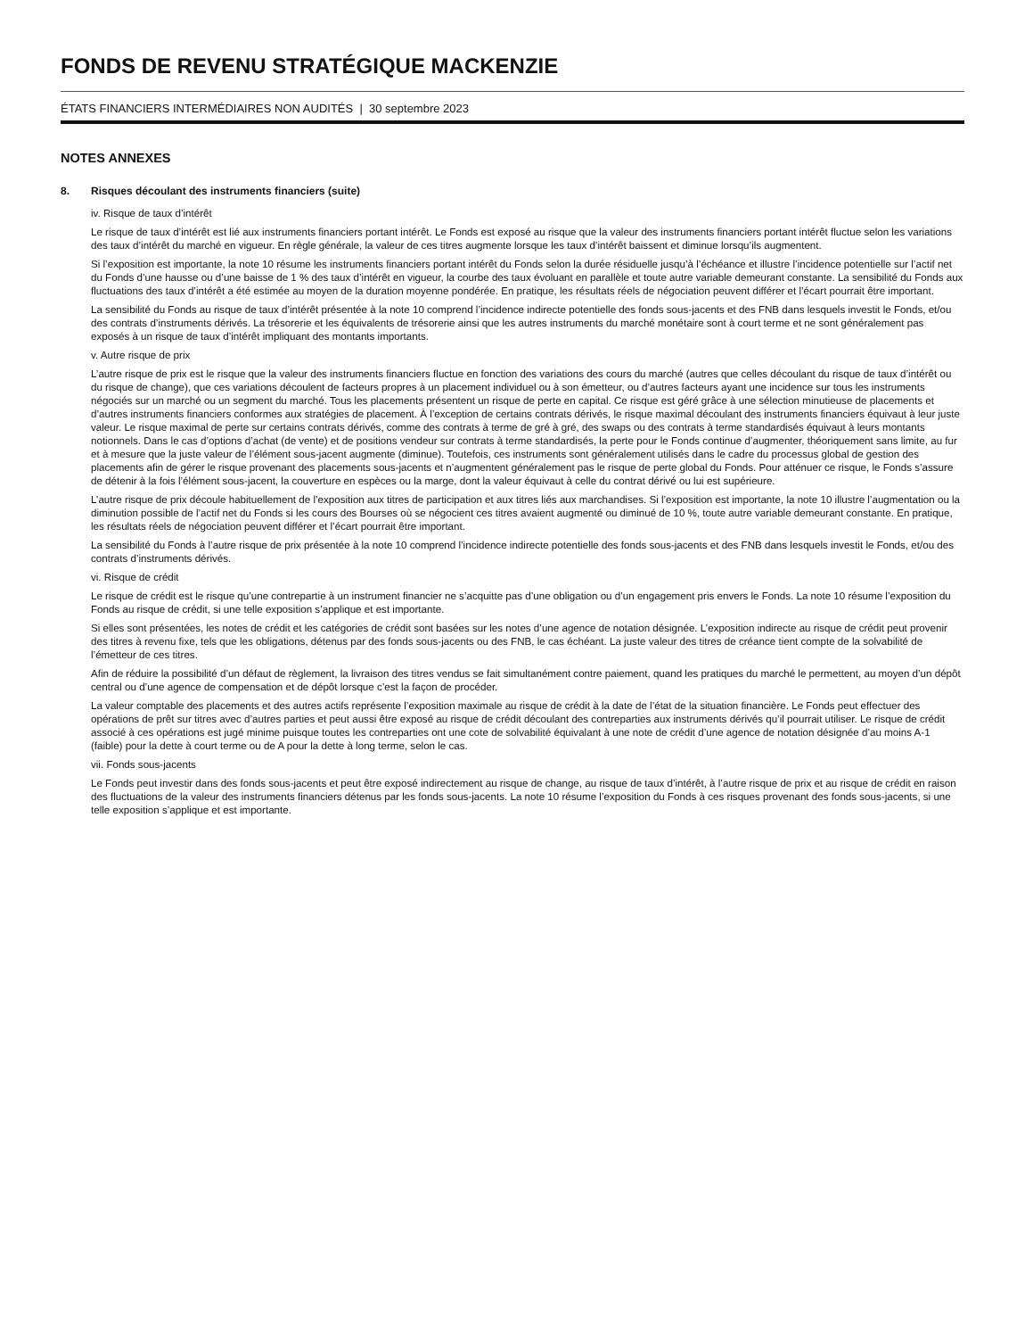FONDS DE REVENU STRATÉGIQUE MACKENZIE
ÉTATS FINANCIERS INTERMÉDIAIRES NON AUDITÉS | 30 septembre 2023
NOTES ANNEXES
8. Risques découlant des instruments financiers (suite)
iv. Risque de taux d’intérêt
Le risque de taux d’intérêt est lié aux instruments financiers portant intérêt. Le Fonds est exposé au risque que la valeur des instruments financiers portant intérêt fluctue selon les variations des taux d’intérêt du marché en vigueur. En règle générale, la valeur de ces titres augmente lorsque les taux d’intérêt baissent et diminue lorsqu’ils augmentent.
Si l’exposition est importante, la note 10 résume les instruments financiers portant intérêt du Fonds selon la durée résiduelle jusqu’à l’échéance et illustre l’incidence potentielle sur l’actif net du Fonds d’une hausse ou d’une baisse de 1 % des taux d’intérêt en vigueur, la courbe des taux évoluant en parallèle et toute autre variable demeurant constante. La sensibilité du Fonds aux fluctuations des taux d’intérêt a été estimée au moyen de la duration moyenne pondérée. En pratique, les résultats réels de négociation peuvent différer et l’écart pourrait être important.
La sensibilité du Fonds au risque de taux d’intérêt présentée à la note 10 comprend l’incidence indirecte potentielle des fonds sous-jacents et des FNB dans lesquels investit le Fonds, et/ou des contrats d’instruments dérivés. La trésorerie et les équivalents de trésorerie ainsi que les autres instruments du marché monétaire sont à court terme et ne sont généralement pas exposés à un risque de taux d’intérêt impliquant des montants importants.
v. Autre risque de prix
L’autre risque de prix est le risque que la valeur des instruments financiers fluctue en fonction des variations des cours du marché (autres que celles découlant du risque de taux d’intérêt ou du risque de change), que ces variations découlent de facteurs propres à un placement individuel ou à son émetteur, ou d’autres facteurs ayant une incidence sur tous les instruments négociés sur un marché ou un segment du marché. Tous les placements présentent un risque de perte en capital. Ce risque est géré grâce à une sélection minutieuse de placements et d’autres instruments financiers conformes aux stratégies de placement. À l’exception de certains contrats dérivés, le risque maximal découlant des instruments financiers équivaut à leur juste valeur. Le risque maximal de perte sur certains contrats dérivés, comme des contrats à terme de gré à gré, des swaps ou des contrats à terme standardisés équivaut à leurs montants notionnels. Dans le cas d’options d’achat (de vente) et de positions vendeur sur contrats à terme standardisés, la perte pour le Fonds continue d’augmenter, théoriquement sans limite, au fur et à mesure que la juste valeur de l’élément sous-jacent augmente (diminue). Toutefois, ces instruments sont généralement utilisés dans le cadre du processus global de gestion des placements afin de gérer le risque provenant des placements sous-jacents et n’augmentent généralement pas le risque de perte global du Fonds. Pour atténuer ce risque, le Fonds s’assure de détenir à la fois l’élément sous-jacent, la couverture en espèces ou la marge, dont la valeur équivaut à celle du contrat dérivé ou lui est supérieure.
L’autre risque de prix découle habituellement de l’exposition aux titres de participation et aux titres liés aux marchandises. Si l’exposition est importante, la note 10 illustre l’augmentation ou la diminution possible de l’actif net du Fonds si les cours des Bourses où se négocient ces titres avaient augmenté ou diminué de 10 %, toute autre variable demeurant constante. En pratique, les résultats réels de négociation peuvent différer et l’écart pourrait être important.
La sensibilité du Fonds à l’autre risque de prix présentée à la note 10 comprend l’incidence indirecte potentielle des fonds sous-jacents et des FNB dans lesquels investit le Fonds, et/ou des contrats d’instruments dérivés.
vi. Risque de crédit
Le risque de crédit est le risque qu’une contrepartie à un instrument financier ne s’acquitte pas d’une obligation ou d’un engagement pris envers le Fonds. La note 10 résume l’exposition du Fonds au risque de crédit, si une telle exposition s’applique et est importante.
Si elles sont présentées, les notes de crédit et les catégories de crédit sont basées sur les notes d’une agence de notation désignée. L’exposition indirecte au risque de crédit peut provenir des titres à revenu fixe, tels que les obligations, détenus par des fonds sous-jacents ou des FNB, le cas échéant. La juste valeur des titres de créance tient compte de la solvabilité de l’émetteur de ces titres.
Afin de réduire la possibilité d’un défaut de règlement, la livraison des titres vendus se fait simultanément contre paiement, quand les pratiques du marché le permettent, au moyen d’un dépôt central ou d’une agence de compensation et de dépôt lorsque c’est la façon de procéder.
La valeur comptable des placements et des autres actifs représente l’exposition maximale au risque de crédit à la date de l’état de la situation financière. Le Fonds peut effectuer des opérations de prêt sur titres avec d’autres parties et peut aussi être exposé au risque de crédit découlant des contreparties aux instruments dérivés qu’il pourrait utiliser. Le risque de crédit associé à ces opérations est jugé minime puisque toutes les contreparties ont une cote de solvabilité équivalant à une note de crédit d’une agence de notation désignée d’au moins A-1 (faible) pour la dette à court terme ou de A pour la dette à long terme, selon le cas.
vii. Fonds sous-jacents
Le Fonds peut investir dans des fonds sous-jacents et peut être exposé indirectement au risque de change, au risque de taux d’intérêt, à l’autre risque de prix et au risque de crédit en raison des fluctuations de la valeur des instruments financiers détenus par les fonds sous-jacents. La note 10 résume l’exposition du Fonds à ces risques provenant des fonds sous-jacents, si une telle exposition s’applique et est importante.